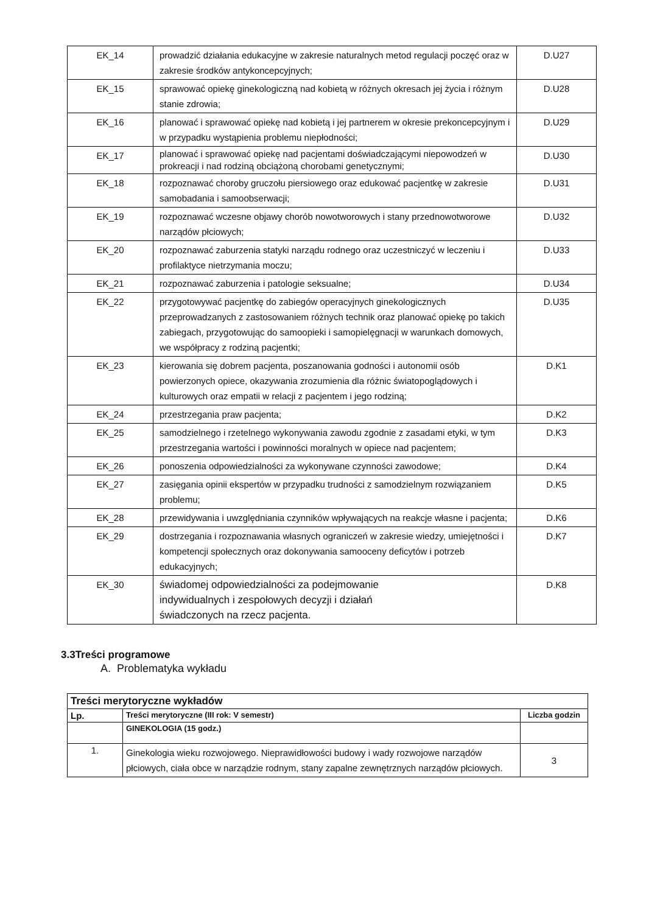| EK_14 | prowadzić działania edukacyjne w zakresie naturalnych metod regulacji poczęć oraz w zakresie środków antykoncepcyjnych; | D.U27 |
| EK_15 | sprawować opiekę ginekologiczną nad kobietą w różnych okresach jej życia i różnym stanie zdrowia; | D.U28 |
| EK_16 | planować i sprawować opiekę nad kobietą i jej partnerem w okresie prekoncepcyjnym i w przypadku wystąpienia problemu niepłodności; | D.U29 |
| EK_17 | planować i sprawować opiekę nad pacjentami doświadczającymi niepowodzeń w prokreacji i nad rodziną obciążoną chorobami genetycznymi; | D.U30 |
| EK_18 | rozpoznawać choroby gruczołu piersiowego oraz edukować pacjentkę w zakresie samobadania i samoobserwacji; | D.U31 |
| EK_19 | rozpoznawać wczesne objawy chorób nowotworowych i stany przednowotworowe narządów płciowych; | D.U32 |
| EK_20 | rozpoznawać zaburzenia statyki narządu rodnego oraz uczestniczyć w leczeniu i profilaktyce nietrzymania moczu; | D.U33 |
| EK_21 | rozpoznawać zaburzenia i patologie seksualne; | D.U34 |
| EK_22 | przygotowywać pacjentkę do zabiegów operacyjnych ginekologicznych przeprowadzanych z zastosowaniem różnych technik oraz planować opiekę po takich zabiegach, przygotowując do samoopieki i samopielęgnacji w warunkach domowych, we współpracy z rodziną pacjentki; | D.U35 |
| EK_23 | kierowania się dobrem pacjenta, poszanowania godności i autonomii osób powierzonych opiece, okazywania zrozumienia dla różnic światopoglądowych i kulturowych oraz empatii w relacji z pacjentem i jego rodziną; | D.K1 |
| EK_24 | przestrzegania praw pacjenta; | D.K2 |
| EK_25 | samodzielnego i rzetelnego wykonywania zawodu zgodnie z zasadami etyki, w tym przestrzegania wartości i powinności moralnych w opiece nad pacjentem; | D.K3 |
| EK_26 | ponoszenia odpowiedzialności za wykonywane czynności zawodowe; | D.K4 |
| EK_27 | zasięgania opinii ekspertów w przypadku trudności z samodzielnym rozwiązaniem problemu; | D.K5 |
| EK_28 | przewidywania i uwzględniania czynników wpływających na reakcje własne i pacjenta; | D.K6 |
| EK_29 | dostrzegania i rozpoznawania własnych ograniczeń w zakresie wiedzy, umiejętności i kompetencji społecznych oraz dokonywania samooceny deficytów i potrzeb edukacyjnych; | D.K7 |
| EK_30 | świadomej odpowiedzialności za podejmowanie indywidualnych i zespołowych decyzji i działań świadczonych na rzecz pacjenta. | D.K8 |
3.3Treści programowe
A. Problematyka wykładu
| Treści merytoryczne wykładów | | |
| --- | --- | --- |
| Lp. | Treści merytoryczne (III rok: V semestr) | Liczba godzin |
| | GINEKOLOGIA (15 godz.) | |
| 1. | Ginekologia wieku rozwojowego. Nieprawidłowości budowy i wady rozwojowe narządów płciowych, ciała obce w narządzie rodnym, stany zapalne zewnętrznych narządów płciowych. | 3 |